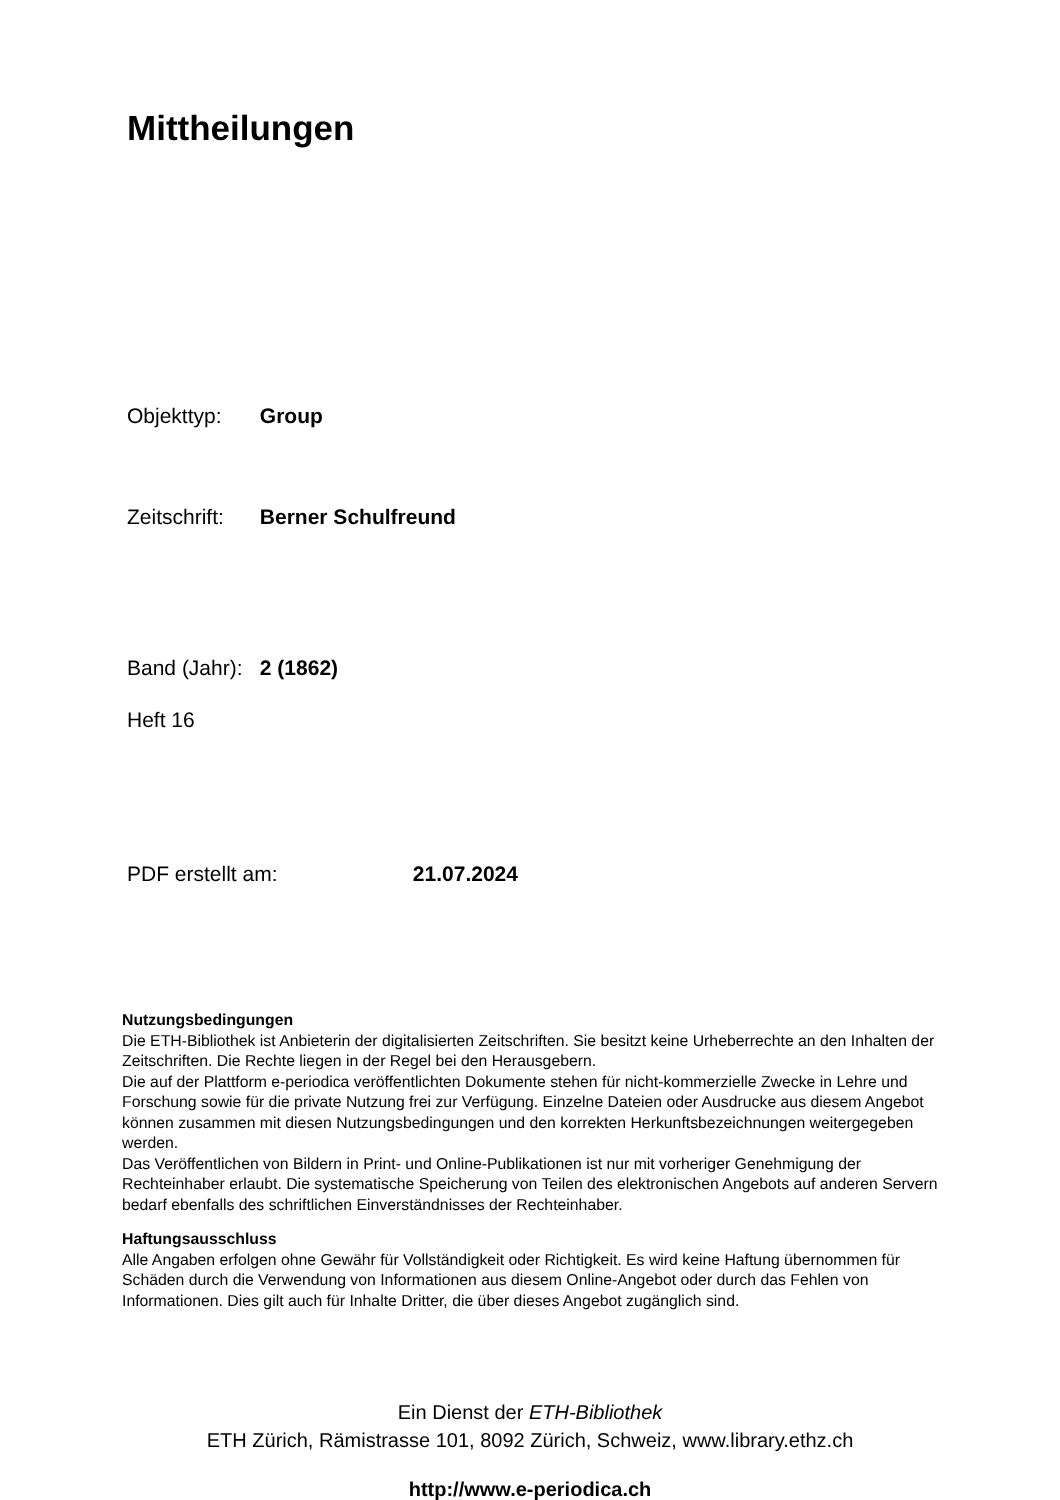Mittheilungen
Objekttyp: Group
Zeitschrift: Berner Schulfreund
Band (Jahr): 2 (1862)
Heft 16
PDF erstellt am: 21.07.2024
Nutzungsbedingungen
Die ETH-Bibliothek ist Anbieterin der digitalisierten Zeitschriften. Sie besitzt keine Urheberrechte an den Inhalten der Zeitschriften. Die Rechte liegen in der Regel bei den Herausgebern.
Die auf der Plattform e-periodica veröffentlichten Dokumente stehen für nicht-kommerzielle Zwecke in Lehre und Forschung sowie für die private Nutzung frei zur Verfügung. Einzelne Dateien oder Ausdrucke aus diesem Angebot können zusammen mit diesen Nutzungsbedingungen und den korrekten Herkunftsbezeichnungen weitergegeben werden.
Das Veröffentlichen von Bildern in Print- und Online-Publikationen ist nur mit vorheriger Genehmigung der Rechteinhaber erlaubt. Die systematische Speicherung von Teilen des elektronischen Angebots auf anderen Servern bedarf ebenfalls des schriftlichen Einverständnisses der Rechteinhaber.
Haftungsausschluss
Alle Angaben erfolgen ohne Gewähr für Vollständigkeit oder Richtigkeit. Es wird keine Haftung übernommen für Schäden durch die Verwendung von Informationen aus diesem Online-Angebot oder durch das Fehlen von Informationen. Dies gilt auch für Inhalte Dritter, die über dieses Angebot zugänglich sind.
Ein Dienst der ETH-Bibliothek
ETH Zürich, Rämistrasse 101, 8092 Zürich, Schweiz, www.library.ethz.ch
http://www.e-periodica.ch